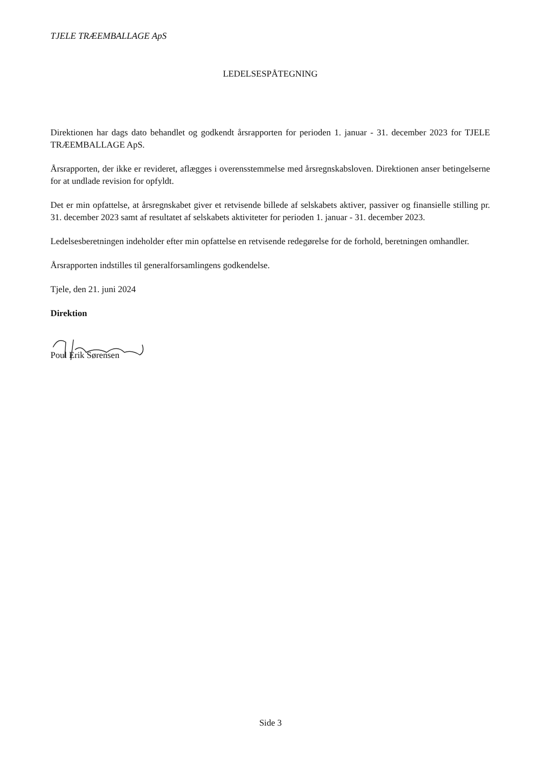TJELE TRÆEMBALLAGE ApS
LEDELSESPÅTEGNING
Direktionen har dags dato behandlet og godkendt årsrapporten for perioden 1. januar - 31. december 2023 for TJELE TRÆEMBALLAGE ApS.
Årsrapporten, der ikke er revideret, aflægges i overensstemmelse med årsregnskabsloven. Direktionen anser betingelserne for at undlade revision for opfyldt.
Det er min opfattelse, at årsregnskabet giver et retvisende billede af selskabets aktiver, passiver og finansielle stilling pr. 31. december 2023 samt af resultatet af selskabets aktiviteter for perioden 1. januar - 31. december 2023.
Ledelsesberetningen indeholder efter min opfattelse en retvisende redegørelse for de forhold, beretningen omhandler.
Årsrapporten indstilles til generalforsamlingens godkendelse.
Tjele, den 21. juni 2024
Direktion
Poul Erik Sørensen
Side 3